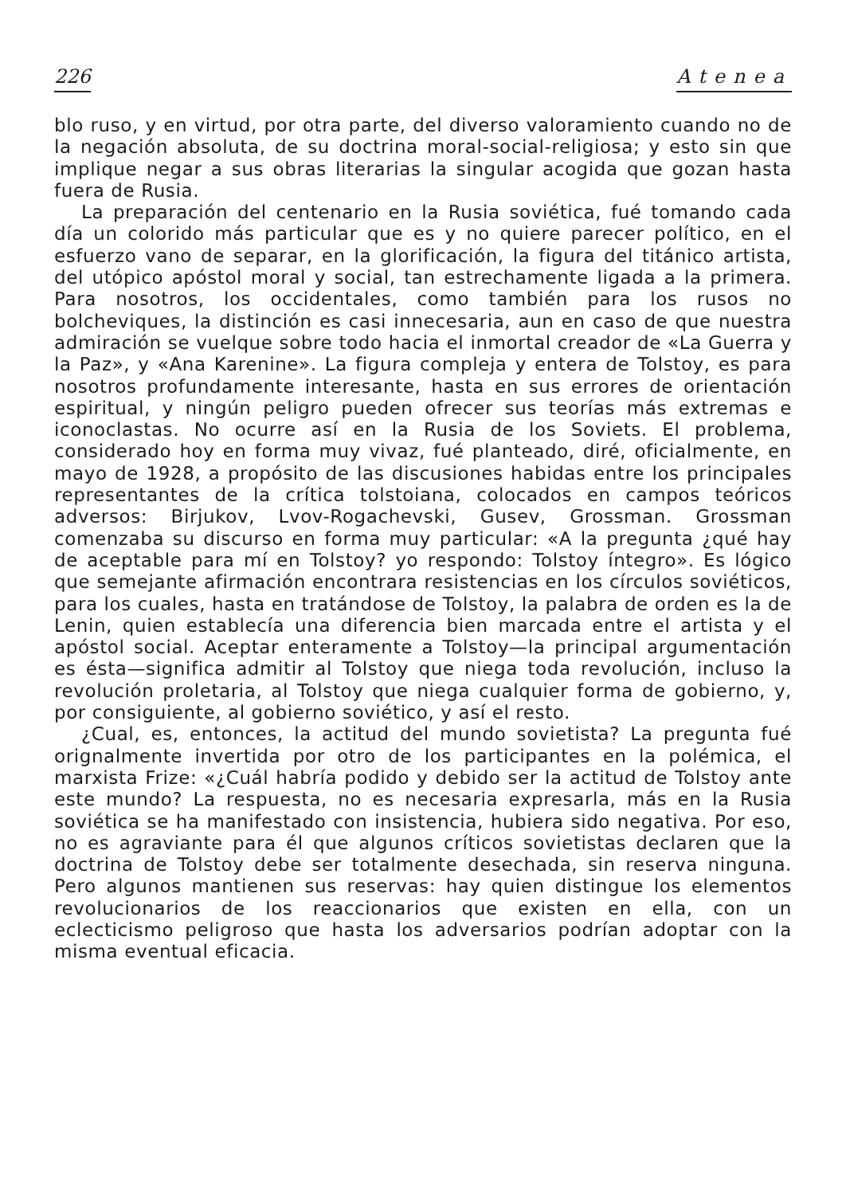226 Atenea
blo ruso, y en virtud, por otra parte, del diverso valoramiento cuando no de la negación absoluta, de su doctrina moral-social-religiosa; y esto sin que implique negar a sus obras literarias la singular acogida que gozan hasta fuera de Rusia.
La preparación del centenario en la Rusia soviética, fué tomando cada día un colorido más particular que es y no quiere parecer político, en el esfuerzo vano de separar, en la glorificación, la figura del titánico artista, del utópico apóstol moral y social, tan estrechamente ligada a la primera. Para nosotros, los occidentales, como también para los rusos no bolcheviques, la distinción es casi innecesaria, aun en caso de que nuestra admiración se vuelque sobre todo hacia el inmortal creador de «La Guerra y la Paz», y «Ana Karenine». La figura compleja y entera de Tolstoy, es para nosotros profundamente interesante, hasta en sus errores de orientación espiritual, y ningún peligro pueden ofrecer sus teorías más extremas e iconoclastas. No ocurre así en la Rusia de los Soviets. El problema, considerado hoy en forma muy vivaz, fué planteado, diré, oficialmente, en mayo de 1928, a propósito de las discusiones habidas entre los principales representantes de la crítica tolstoiana, colocados en campos teóricos adversos: Birjukov, Lvov-Rogachevski, Gusev, Grossman. Grossman comenzaba su discurso en forma muy particular: «A la pregunta ¿qué hay de aceptable para mí en Tolstoy? yo respondo: Tolstoy íntegro». Es lógico que semejante afirmación encontrara resistencias en los círculos soviéticos, para los cuales, hasta en tratándose de Tolstoy, la palabra de orden es la de Lenin, quien establecía una diferencia bien marcada entre el artista y el apóstol social. Aceptar enteramente a Tolstoy—la principal argumentación es ésta—significa admitir al Tolstoy que niega toda revolución, incluso la revolución proletaria, al Tolstoy que niega cualquier forma de gobierno, y, por consiguiente, al gobierno soviético, y así el resto.
¿Cual, es, entonces, la actitud del mundo sovietista? La pregunta fué orignalmente invertida por otro de los participantes en la polémica, el marxista Frize: «¿Cuál habría podido y debido ser la actitud de Tolstoy ante este mundo? La respuesta, no es necesaria expresarla, más en la Rusia soviética se ha manifestado con insistencia, hubiera sido negativa. Por eso, no es agraviante para él que algunos críticos sovietistas declaren que la doctrina de Tolstoy debe ser totalmente desechada, sin reserva ninguna. Pero algunos mantienen sus reservas: hay quien distingue los elementos revolucionarios de los reaccionarios que existen en ella, con un eclecticismo peligroso que hasta los adversarios podrían adoptar con la misma eventual eficacia.